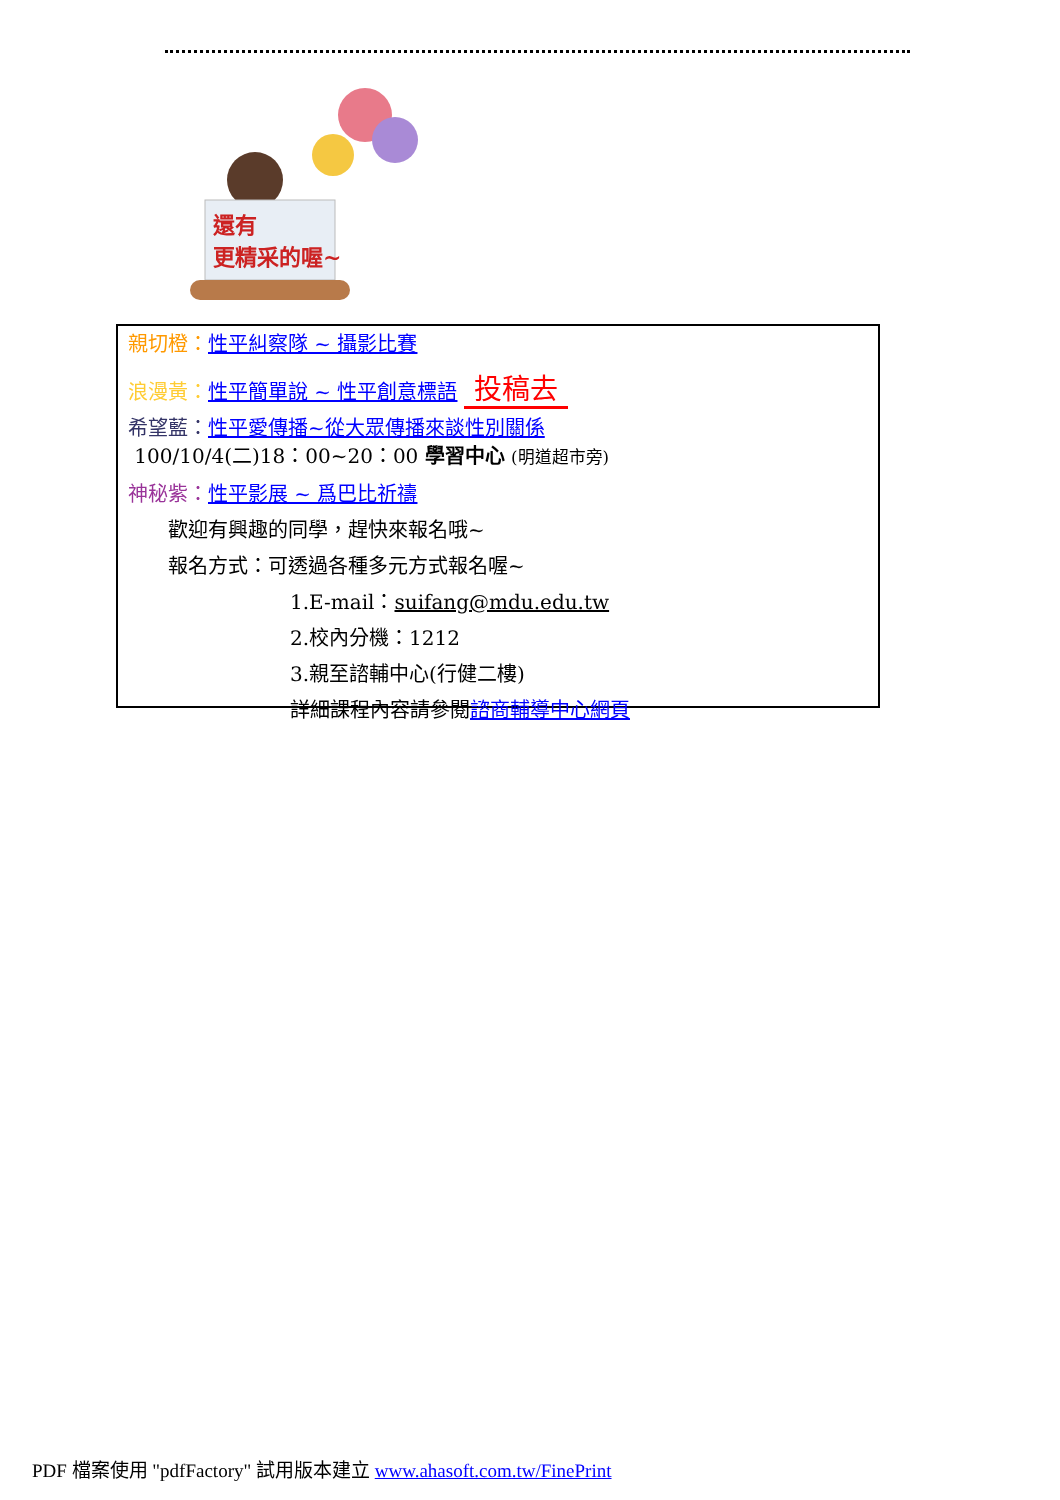還有
更精采的喔~
親切橙：性平糾察隊 ~ 攝影比賽
浪漫黃：性平簡單說 ~ 性平創意標語 投稿去
希望藍：性平愛傳播~從大眾傳播來談性別關係
100/10/4(二)18：00~20：00 學習中心 (明道超市旁)
神秘紫：性平影展 ~ 爲巴比祈禱
歡迎有興趣的同學，趕快來報名哦~
報名方式：可透過各種多元方式報名喔~
1.E-mail：suifang@mdu.edu.tw
2.校內分機：1212
3.親至諮輔中心(行健二樓)
詳細課程內容請參閱諮商輔導中心網頁
PDF 檔案使用 "pdfFactory" 試用版本建立 www.ahasoft.com.tw/FinePrint